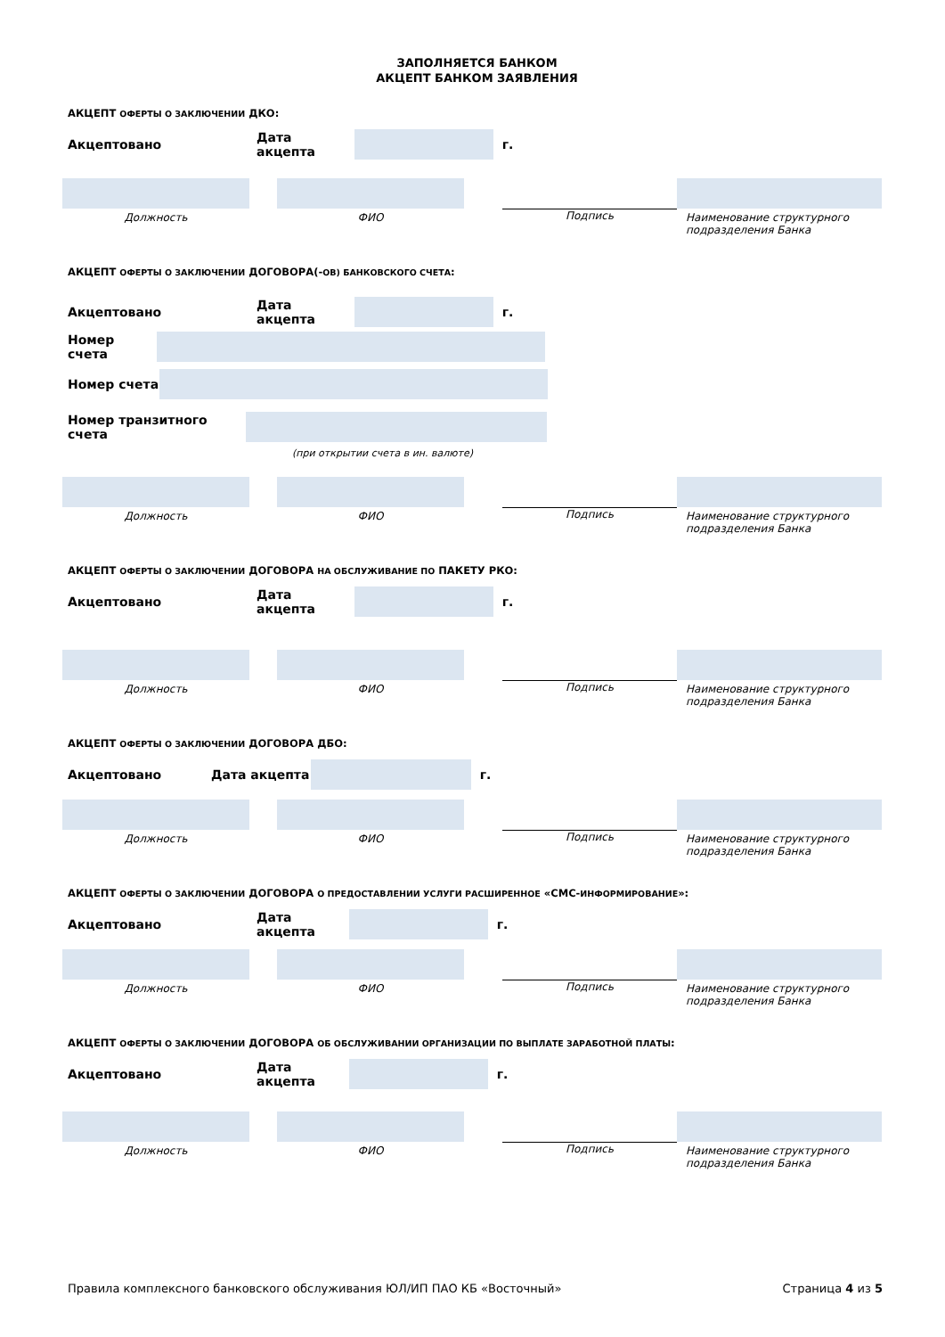ЗАПОЛНЯЕТСЯ БАНКОМ
АКЦЕПТ БАНКОМ ЗАЯВЛЕНИЯ
АКЦЕПТ ОФЕРТЫ О ЗАКЛЮЧЕНИИ ДКО:
Акцептовано Дата акцепта г.
Должность ФИО Подпись Наименование структурного подразделения Банка
АКЦЕПТ ОФЕРТЫ О ЗАКЛЮЧЕНИИ ДОГОВОРА(-ОВ) БАНКОВСКОГО СЧЕТА:
Акцептовано Дата акцепта г.
Номер счета
Номер счета
Номер транзитного счета
(при открытии счета в ин. валюте)
Должность ФИО Подпись Наименование структурного подразделения Банка
АКЦЕПТ ОФЕРТЫ О ЗАКЛЮЧЕНИИ ДОГОВОРА НА ОБСЛУЖИВАНИЕ ПО ПАКЕТУ РКО:
Акцептовано Дата акцепта г.
Должность ФИО Подпись Наименование структурного подразделения Банка
АКЦЕПТ ОФЕРТЫ О ЗАКЛЮЧЕНИИ ДОГОВОРА ДБО:
Акцептовано Дата акцепта г.
Должность ФИО Подпись Наименование структурного подразделения Банка
АКЦЕПТ ОФЕРТЫ О ЗАКЛЮЧЕНИИ ДОГОВОРА О ПРЕДОСТАВЛЕНИИ УСЛУГИ РАСШИРЕННОЕ «СМС-ИНФОРМИРОВАНИЕ»:
Акцептовано Дата акцепта г.
Должность ФИО Подпись Наименование структурного подразделения Банка
АКЦЕПТ ОФЕРТЫ О ЗАКЛЮЧЕНИИ ДОГОВОРА ОБ ОБСЛУЖИВАНИИ ОРГАНИЗАЦИИ ПО ВЫПЛАТЕ ЗАРАБОТНОЙ ПЛАТЫ:
Акцептовано Дата акцепта г.
Должность ФИО Подпись Наименование структурного подразделения Банка
Правила комплексного банковского обслуживания ЮЛ/ИП ПАО КБ «Восточный» Страница 4 из 5